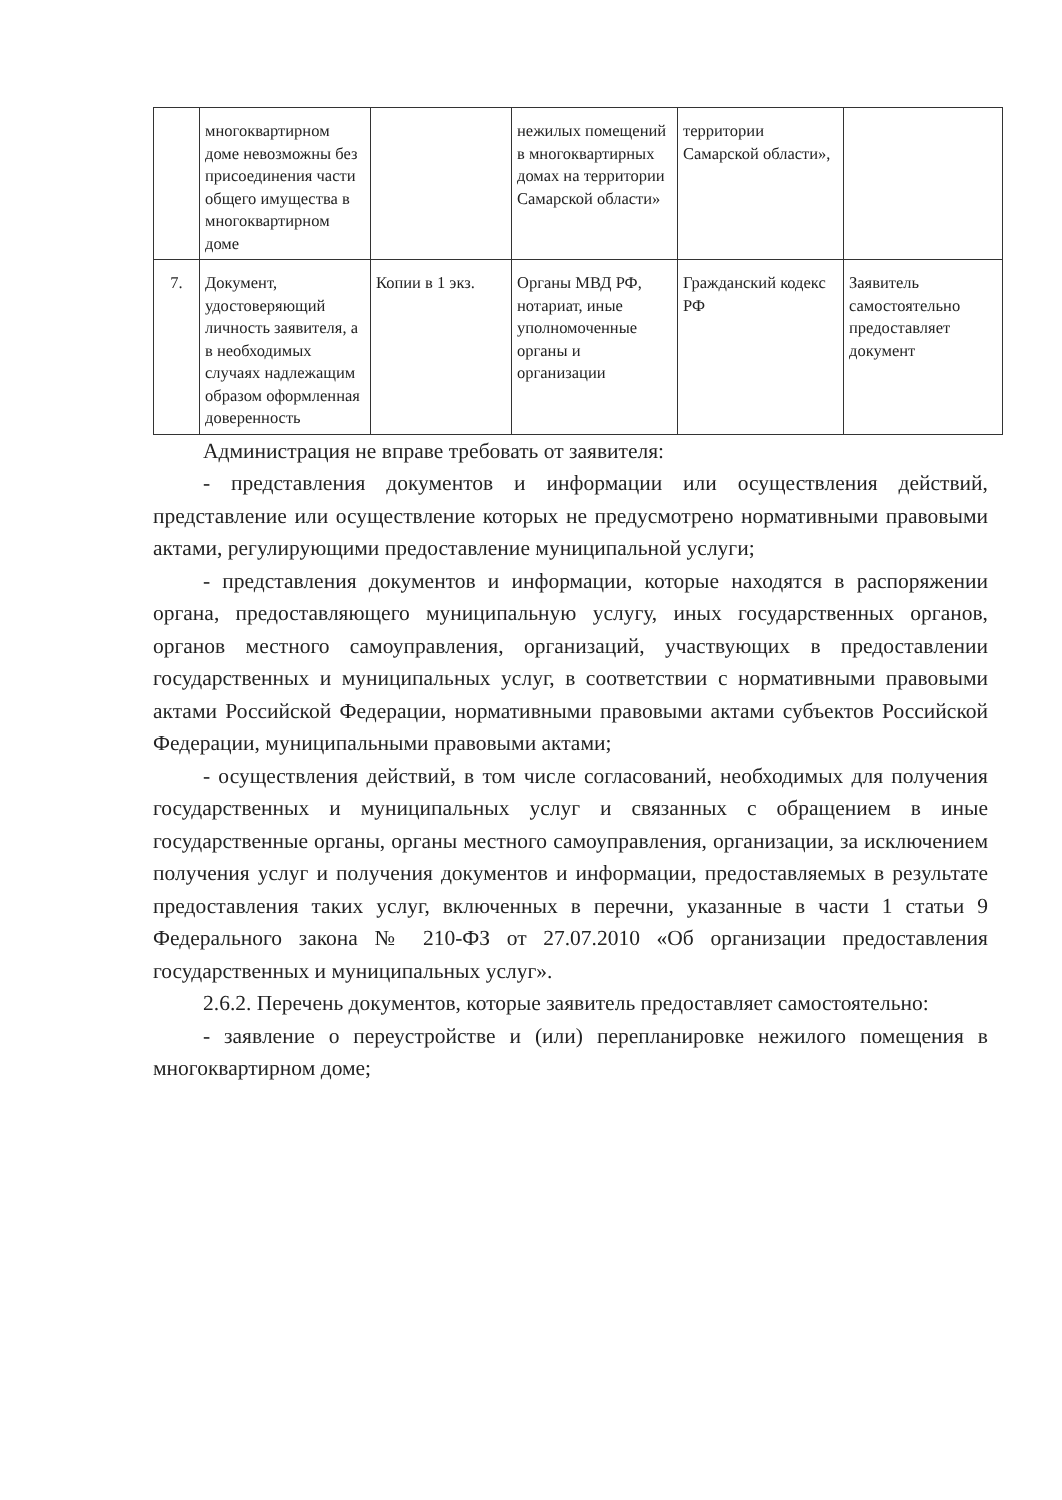| | многоквартирном доме невозможны без присоединения части общего имущества в многоквартирном доме | | нежилых помещений в многоквартирных домах на территории Самарской области» | территории Самарской области», | |
| 7. | Документ, удостоверяющий личность заявителя, а в необходимых случаях надлежащим образом оформленная доверенность | Копии в 1 экз. | Органы МВД РФ, нотариат, иные уполномоченные органы и организации | Гражданский кодекс РФ | Заявитель самостоятельно предоставляет документ |
Администрация не вправе требовать от заявителя:
- представления документов и информации или осуществления действий, представление или осуществление которых не предусмотрено нормативными правовыми актами, регулирующими предоставление муниципальной услуги;
- представления документов и информации, которые находятся в распоряжении органа, предоставляющего муниципальную услугу, иных государственных органов, органов местного самоуправления, организаций, участвующих в предоставлении государственных и муниципальных услуг, в соответствии с нормативными правовыми актами Российской Федерации, нормативными правовыми актами субъектов Российской Федерации, муниципальными правовыми актами;
- осуществления действий, в том числе согласований, необходимых для получения государственных и муниципальных услуг и связанных с обращением в иные государственные органы, органы местного самоуправления, организации, за исключением получения услуг и получения документов и информации, предоставляемых в результате предоставления таких услуг, включенных в перечни, указанные в части 1 статьи 9 Федерального закона № 210-ФЗ от 27.07.2010 «Об организации предоставления государственных и муниципальных услуг».
2.6.2. Перечень документов, которые заявитель предоставляет самостоятельно:
- заявление о переустройстве и (или) перепланировке нежилого помещения в многоквартирном доме;